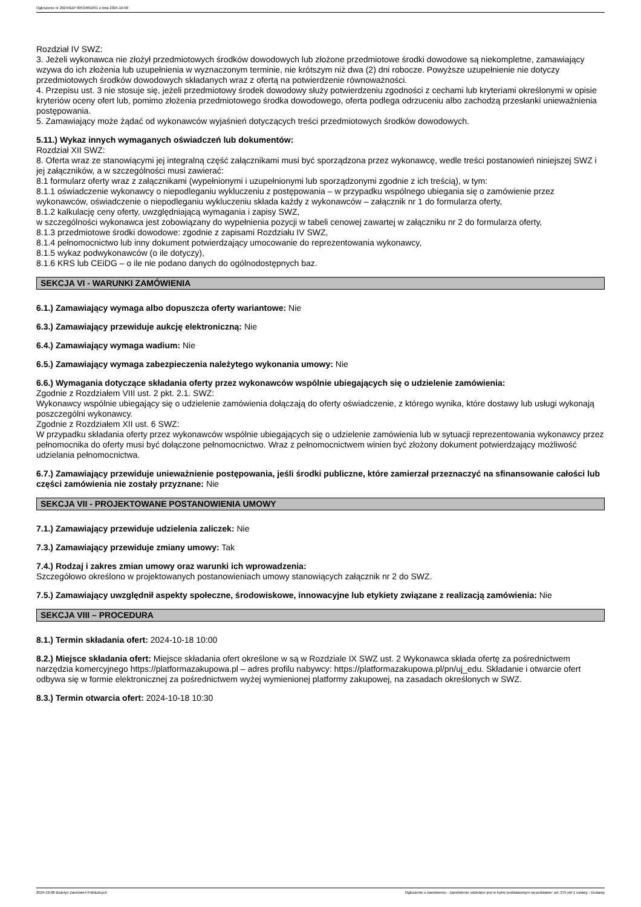Ogłoszenie nr 2024/BZP 00534852/01 z dnia 2024-10-08
Rozdział IV SWZ:
3. Jeżeli wykonawca nie złożył przedmiotowych środków dowodowych lub złożone przedmiotowe środki dowodowe są niekompletne, zamawiający wzywa do ich złożenia lub uzupełnienia w wyznaczonym terminie, nie krótszym niż dwa (2) dni robocze. Powyższe uzupełnienie nie dotyczy przedmiotowych środków dowodowych składanych wraz z ofertą na potwierdzenie równoważności.
4. Przepisu ust. 3 nie stosuje się, jeżeli przedmiotowy środek dowodowy służy potwierdzeniu zgodności z cechami lub kryteriami określonymi w opisie kryteriów oceny ofert lub, pomimo złożenia przedmiotowego środka dowodowego, oferta podlega odrzuceniu albo zachodzą przesłanki unieważnienia postępowania.
5. Zamawiający może żądać od wykonawców wyjaśnień dotyczących treści przedmiotowych środków dowodowych.
5.11.) Wykaz innych wymaganych oświadczeń lub dokumentów:
Rozdział XII SWZ:
8. Oferta wraz ze stanowiącymi jej integralną część załącznikami musi być sporządzona przez wykonawcę, wedle treści postanowień niniejszej SWZ i jej załączników, a w szczególności musi zawierać:
8.1 formularz oferty wraz z załącznikami (wypełnionymi i uzupełnionymi lub sporządzonymi zgodnie z ich treścią), w tym:
8.1.1 oświadczenie wykonawcy o niepodleganiu wykluczeniu z postępowania – w przypadku wspólnego ubiegania się o zamówienie przez wykonawców, oświadczenie o niepodleganiu wykluczeniu składa każdy z wykonawców – załącznik nr 1 do formularza oferty,
8.1.2 kalkulację ceny oferty, uwzględniającą wymagania i zapisy SWZ,
w szczególności wykonawca jest zobowiązany do wypełnienia pozycji w tabeli cenowej zawartej w załączniku nr 2 do formularza oferty,
8.1.3 przedmiotowe środki dowodowe: zgodnie z zapisami Rozdziału IV SWZ,
8.1.4 pełnomocnictwo lub inny dokument potwierdzający umocowanie do reprezentowania wykonawcy,
8.1.5 wykaz podwykonawców (o ile dotyczy),
8.1.6 KRS lub CEiDG – o ile nie podano danych do ogólnodostępnych baz.
SEKCJA VI - WARUNKI ZAMÓWIENIA
6.1.) Zamawiający wymaga albo dopuszcza oferty wariantowe: Nie
6.3.) Zamawiający przewiduje aukcję elektroniczną: Nie
6.4.) Zamawiający wymaga wadium: Nie
6.5.) Zamawiający wymaga zabezpieczenia należytego wykonania umowy: Nie
6.6.) Wymagania dotyczące składania oferty przez wykonawców wspólnie ubiegających się o udzielenie zamówienia:
Zgodnie z Rozdziałem VIII ust. 2 pkt. 2.1. SWZ:
Wykonawcy wspólnie ubiegający się o udzielenie zamówienia dołączają do oferty oświadczenie, z którego wynika, które dostawy lub usługi wykonają poszczególni wykonawcy.
Zgodnie z Rozdziałem XII ust. 6 SWZ:
W przypadku składania oferty przez wykonawców wspólnie ubiegających się o udzielenie zamówienia lub w sytuacji reprezentowania wykonawcy przez pełnomocnika do oferty musi być dołączone pełnomocnictwo. Wraz z pełnomocnictwem winien być złożony dokument potwierdzający możliwość udzielania pełnomocnictwa.
6.7.) Zamawiający przewiduje unieważnienie postępowania, jeśli środki publiczne, które zamierzał przeznaczyć na sfinansowanie całości lub części zamówienia nie zostały przyznane: Nie
SEKCJA VII - PROJEKTOWANE POSTANOWIENIA UMOWY
7.1.) Zamawiający przewiduje udzielenia zaliczek: Nie
7.3.) Zamawiający przewiduje zmiany umowy: Tak
7.4.) Rodzaj i zakres zmian umowy oraz warunki ich wprowadzenia:
Szczegółowo określono w projektowanych postanowieniach umowy stanowiących załącznik nr 2 do SWZ.
7.5.) Zamawiający uwzględnił aspekty społeczne, środowiskowe, innowacyjne lub etykiety związane z realizacją zamówienia: Nie
SEKCJA VIII – PROCEDURA
8.1.) Termin składania ofert: 2024-10-18 10:00
8.2.) Miejsce składania ofert: Miejsce składania ofert określone w są w Rozdziale IX SWZ ust. 2 Wykonawca składa ofertę za pośrednictwem narzędzia komercyjnego https://platformazakupowa.pl – adres profilu nabywcy: https://platformazakupowa.pl/pn/uj_edu. Składanie i otwarcie ofert odbywa się w formie elektronicznej za pośrednictwem wyżej wymienionej platformy zakupowej, na zasadach określonych w SWZ.
8.3.) Termin otwarcia ofert: 2024-10-18 10:30
2024-10-08 Biuletyn Zamówień Publicznych Ogłoszenie o zamówieniu - Zamówienie udzielane jest w trybie podstawowym na podstawie: art. 275 pkt 1 ustawy - Dostawy